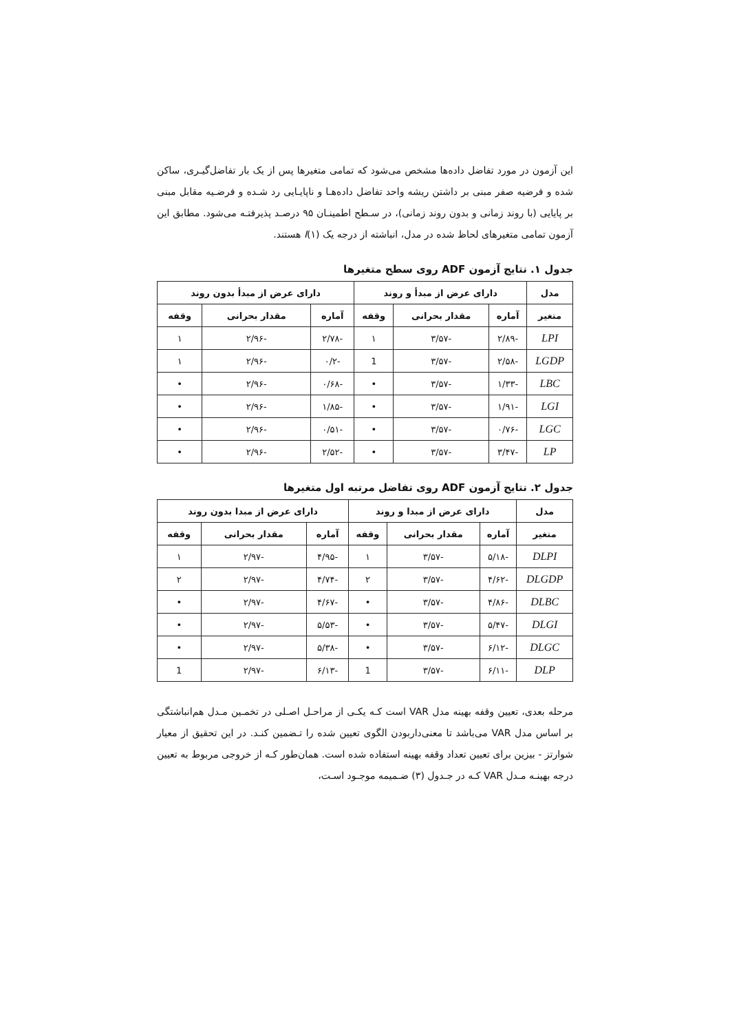این آزمون در مورد تفاضل داده‌ها مشخص می‌شود که تمامی متغیرها پس از یک بار تفاضل‌گیـری، ساکن شده و فرضیه صفر مبنی بر داشتن ریشه واحد تفاضل داده‌هـا و ناپایـایی رد شـده و فرضـیه مقابل مبنی بر پایایی (با روند زمانی و بدون روند زمانی)، در سـطح اطمینـان ۹۵ درصـد پذیرفتـه می‌شود. مطابق این آزمون تمامی متغیرهای لحاظ شده در مدل، انباشته از درجه یک (۱)I هستند.
جدول ۱. نتایج آزمون ADF روی سطح متغیرها
| مدل | دارای عرض از مبدأ و روند | | | دارای عرض از مبدأ بدون روند | | |
| --- | --- | --- | --- | --- | --- | --- |
| متغیر | آماره | مقدار بحرانی | وقفه | آماره | مقدار بحرانی | وقفه |
| LPI | -۲/۸۹ | -۳/۵۷ | ۱ | -۲/۷۸ | -۲/۹۶ | ۱ |
| LGDP | -۲/۵۸ | -۳/۵۷ | 1 | -۰/۲ | -۲/۹۶ | ۱ |
| LBC | -۱/۳۳ | -۳/۵۷ | • | -۰/۶۸ | -۲/۹۶ | • |
| LGI | -۱/۹۱ | -۳/۵۷ | • | -۱/۸۵ | -۲/۹۶ | • |
| LGC | -۰/۷۶ | -۳/۵۷ | • | -۰/۵۱ | -۲/۹۶ | • |
| LP | -۳/۴۷ | -۳/۵۷ | • | -۲/۵۲ | -۲/۹۶ | • |
جدول ۲. نتایج آزمون ADF روی تفاضل مرتبه اول متغیرها
| مدل | دارای عرض از مبدا و روند | | | دارای عرض از مبدا بدون روند | | |
| --- | --- | --- | --- | --- | --- | --- |
| متغیر | آماره | مقدار بحرانی | وقفه | آماره | مقدار بحرانی | وقفه |
| DLPI | -۵/۱۸ | -۳/۵۷ | ۱ | -۴/۹۵ | -۲/۹۷ | ۱ |
| DLGDP | -۴/۶۲ | -۳/۵۷ | ۲ | -۴/۷۴ | -۲/۹۷ | ۲ |
| DLBC | -۴/۸۶ | -۳/۵۷ | • | -۴/۶۷ | -۲/۹۷ | • |
| DLGI | -۵/۴۷ | -۳/۵۷ | • | -۵/۵۳ | -۲/۹۷ | • |
| DLGC | -۶/۱۲ | -۳/۵۷ | • | -۵/۳۸ | -۲/۹۷ | • |
| DLP | -۶/۱۱ | -۳/۵۷ | 1 | -۶/۱۳ | -۲/۹۷ | 1 |
مرحله بعدی، تعیین وقفه بهینه مدل VAR است کـه یکـی از مراحـل اصـلی در تخمـین مـدل هم‌انباشتگی بر اساس مدل VAR می‌باشد تا معنی‌داربودن الگوی تعیین شده را تـضمین کنـد. در این تحقیق از معیار شوارتز - بیزین برای تعیین تعداد وقفه بهینه استفاده شده است. همان‌طور کـه از خروجی مربوط به تعیین درجه بهینـه مـدل VAR کـه در جـدول (۳) ضـمیمه موجـود اسـت،